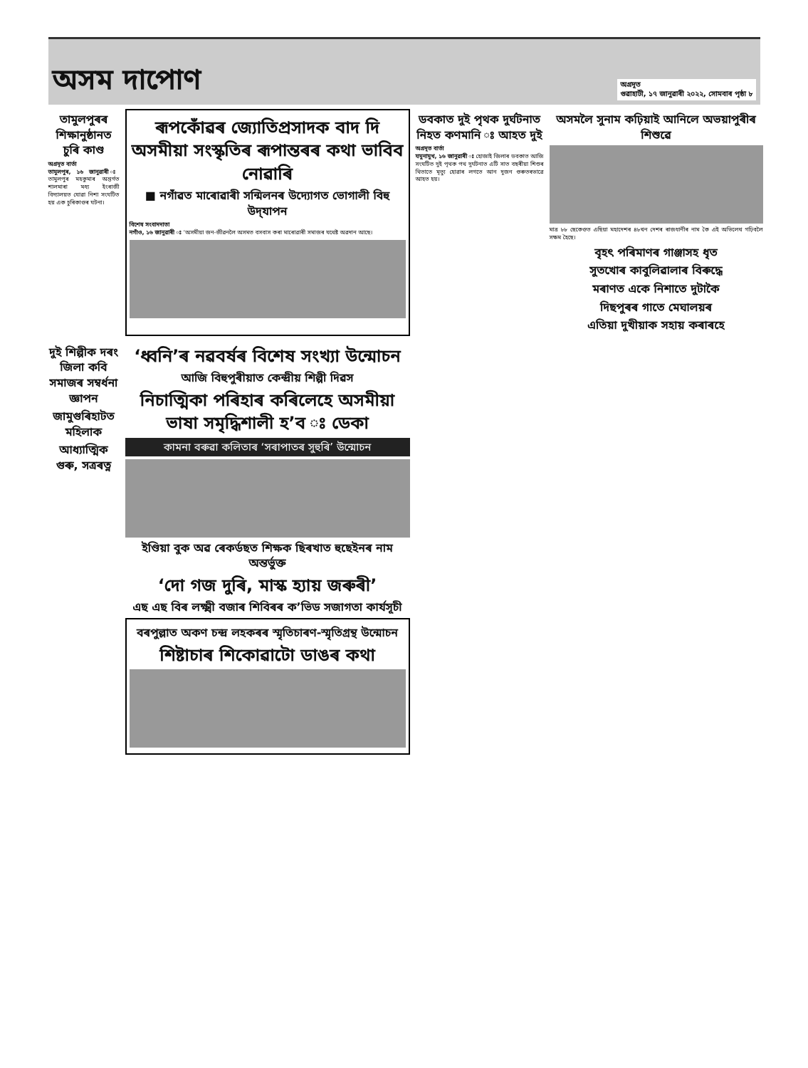অসম দাপোণ অগ্ৰদূত
গুৱাহাটী, ১৭ জানুৱাৰী ২০২২, সোমবাৰ পৃষ্ঠা ৮
তামুলপুৰৰ শিক্ষানুষ্ঠানত চুৰি কাণ্ড
অগ্ৰদূত বাৰ্তা
তামুলপুৰ, ১৬ জানুৱাৰী ঃ তামুলপুৰ মহকুমাৰ অন্তৰ্গত শালমাৰা মধ্য ইংৰাজী বিদ্যালয়ত যোৱা নিশা সংঘটিত হয় এক চুৰিকাণ্ডৰ ঘটনা।
ৰূপকোঁৱৰ জ্যোতিপ্ৰসাদক বাদ দি অসমীয়া সংস্কৃতিৰ ৰূপান্তৰৰ কথা ভাবিব নোৱাৰি
■ নগাঁৱত মাৰোৱাৰী সন্মিলনৰ উদ্যোগত ভোগালী বিহু উদ্‌যাপন
বিশেষ সংবাদদাতা
নগাঁও, ১৬ জানুৱাৰী ঃ ‘অসমীয়া জন-জীৱনলৈ অসমত বসবাস কৰা মাৰোৱাৰী সমাজৰ যথেষ্ট অৱদান আছে।
ডবকাত দুই পৃথক দুৰ্ঘটনাত নিহত কণমানি ঃ আহত দুই
অগ্ৰদূত বাৰ্তা
যমুনামুখ, ১৬ জানুৱাৰী ঃ হোজাই জিলাৰ ডবকাত আজি সংঘটিত দুই পৃথক পথ দুৰ্ঘটনাত এটি সাত বছৰীয়া শিশুৰ থিতাতে মৃত্যু হোৱাৰ লগতে আন দুজন গুৰুতৰভাৱে আহত হয়।
অসমলৈ সুনাম কঢ়িয়াই আনিলে অভয়াপুৰীৰ শিশুৱে
মাত্ৰ ৮৮ ছেকেণ্ডত এছিয়া মহাদেশৰ ৪৮খন দেশৰ ৰাজধানীৰ নাম কৈ এই অভিলেখ গঢ়িবলৈ সক্ষম হৈছে।
বৃহৎ পৰিমাণৰ গাঞ্জাসহ ধৃত
সুতখোৰ কাবুলিৱালাৰ বিৰুদ্ধে
মৰাণত একে নিশাতে দুটাকৈ
দিছপুৰৰ গাতে মেঘালয়ৰ
এতিয়া দুখীয়াক সহায় কৰাৰহে
দুই শিল্পীক দৰং জিলা কবি সমাজৰ সম্বৰ্ধনা জ্ঞাপন
জামুগুৰিহাটত মহিলাক
আধ্যাত্মিক গুৰু, সত্ৰৰত্ন
‘ধ্বনি’ৰ নৱবৰ্ষৰ বিশেষ সংখ্যা উন্মোচন
আজি বিহুপুৰীয়াত কেন্দ্ৰীয় শিল্পী দিৱস
নিচাত্মিকা পৰিহাৰ কৰিলেহে অসমীয়া ভাষা সমৃদ্ধিশালী হ’ব ঃ ডেকা
কামনা বৰুৱা কলিতাৰ ‘সৰাপাতৰ সুহুৰি’ উন্মোচন
ইণ্ডিয়া বুক অৱ ৰেকৰ্ডছত শিক্ষক ছিৰখাত হুছেইনৰ নাম অন্তৰ্ভুক্ত
‘দো গজ দুৰি, মাস্ক হ্যায় জৰুৰী’
এছ এছ বিৰ লক্ষ্মী বজাৰ শিবিৰৰ ক’ভিড সজাগতা কাৰ্যসূচী
বৰপুল্লাত অকণ চন্দ্ৰ লহকৰৰ স্মৃতিচাৰণ-স্মৃতিগ্ৰন্থ উন্মোচন
শিষ্টাচাৰ শিকোৱাটো ডাঙৰ কথা